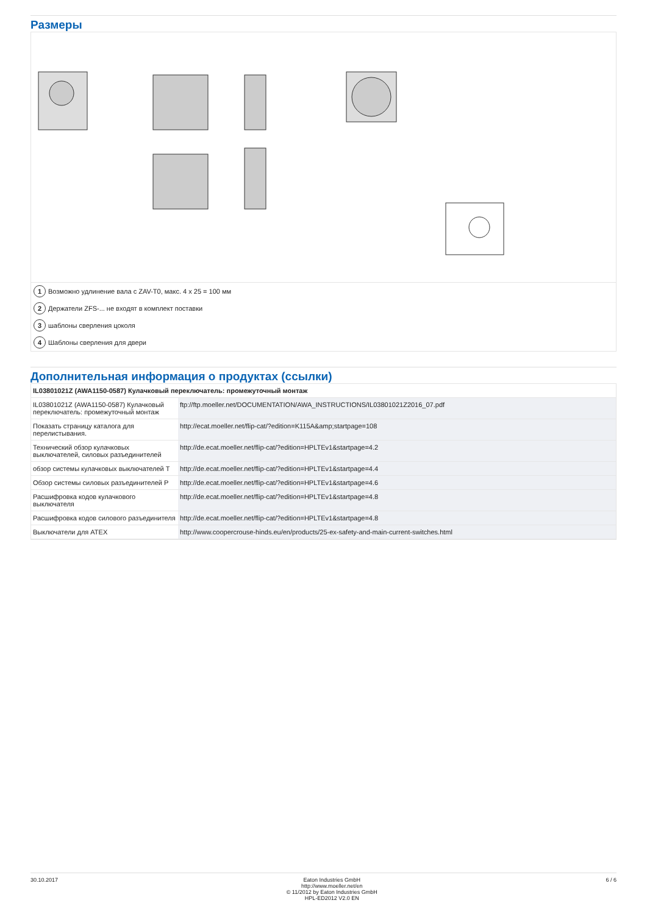Размеры
1 Возможно удлинение вала с ZAV-T0, макс. 4 x 25 = 100 мм
2 Держатели ZFS-... не входят в комплект поставки
3 шаблоны сверления цоколя
4 Шаблоны сверления для двери
Дополнительная информация о продуктах (ссылки)
| IL03801021Z (AWA1150-0587) Кулачковый переключатель: промежуточный монтаж | |
| --- | --- |
| IL03801021Z (AWA1150-0587) Кулачковый переключатель: промежуточный монтаж | ftp://ftp.moeller.net/DOCUMENTATION/AWA_INSTRUCTIONS/IL03801021Z2016_07.pdf |
| Показать страницу каталога для перелистывания. | http://ecat.moeller.net/flip-cat/?edition=K115A&amp;startpage=108 |
| Технический обзор кулачковых выключателей, силовых разъединителей | http://de.ecat.moeller.net/flip-cat/?edition=HPLTEv1&startpage=4.2 |
| обзор системы кулачковых выключателей T | http://de.ecat.moeller.net/flip-cat/?edition=HPLTEv1&startpage=4.4 |
| Обзор системы силовых разъединителей P | http://de.ecat.moeller.net/flip-cat/?edition=HPLTEv1&startpage=4.6 |
| Расшифровка кодов кулачкового выключателя | http://de.ecat.moeller.net/flip-cat/?edition=HPLTEv1&startpage=4.8 |
| Расшифровка кодов силового разъединителя | http://de.ecat.moeller.net/flip-cat/?edition=HPLTEv1&startpage=4.8 |
| Выключатели для ATEX | http://www.coopercrouse-hinds.eu/en/products/25-ex-safety-and-main-current-switches.html |
30.10.2017 Eaton Industries GmbH
http://www.moeller.net/en
© 11/2012 by Eaton Industries GmbH
HPL-ED2012 V2.0 EN
6 / 6